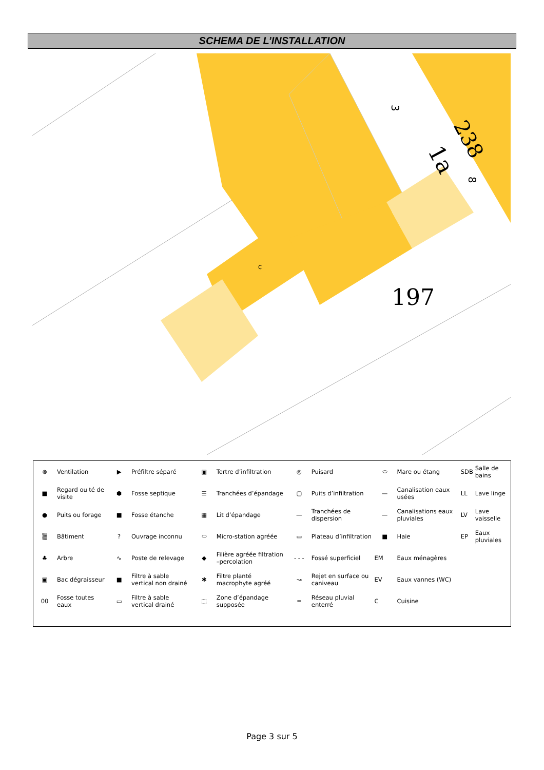SCHEMA DE L’INSTALLATION
238
1a
3
8
197
C
| ⊗ | Ventilation | ▶ | Préfiltre séparé | ▣ | Tertre d’infiltration | ◎ | Puisard | ⬭ | Mare ou étang | SDB | Salle de bains |
| ■ | Regard ou té de visite | ⬢ | Fosse septique | ☰ | Tranchées d’épandage | ▢ | Puits d’infiltration | — | Canalisation eaux usées | LL | Lave linge |
| ● | Puits ou forage | ■ | Fosse étanche | ▦ | Lit d’épandage | — | Tranchées de dispersion | — | Canalisations eaux pluviales | LV | Lave vaisselle |
| ▒ | Bâtiment | ? | Ouvrage inconnu | ⬭ | Micro-station agréée | ▭ | Plateau d’infiltration | ■ | Haie | EP | Eaux pluviales |
| ♣ | Arbre | ∿ | Poste de relevage | ◆ | Filière agréée filtration –percolation | - - - | Fossé superficiel | EM | Eaux ménagères | | |
| ▣ | Bac dégraisseur | ■ | Filtre à sable vertical non drainé | ✱ | Filtre planté macrophyte agréé | ↝ | Rejet en surface ou caniveau | EV | Eaux vannes (WC) | | |
| 00 | Fosse toutes eaux | ▭ | Filtre à sable vertical drainé | ⬚ | Zone d’épandage supposée | ═ | Réseau pluvial enterré | C | Cuisine | | |
Page 3 sur 5